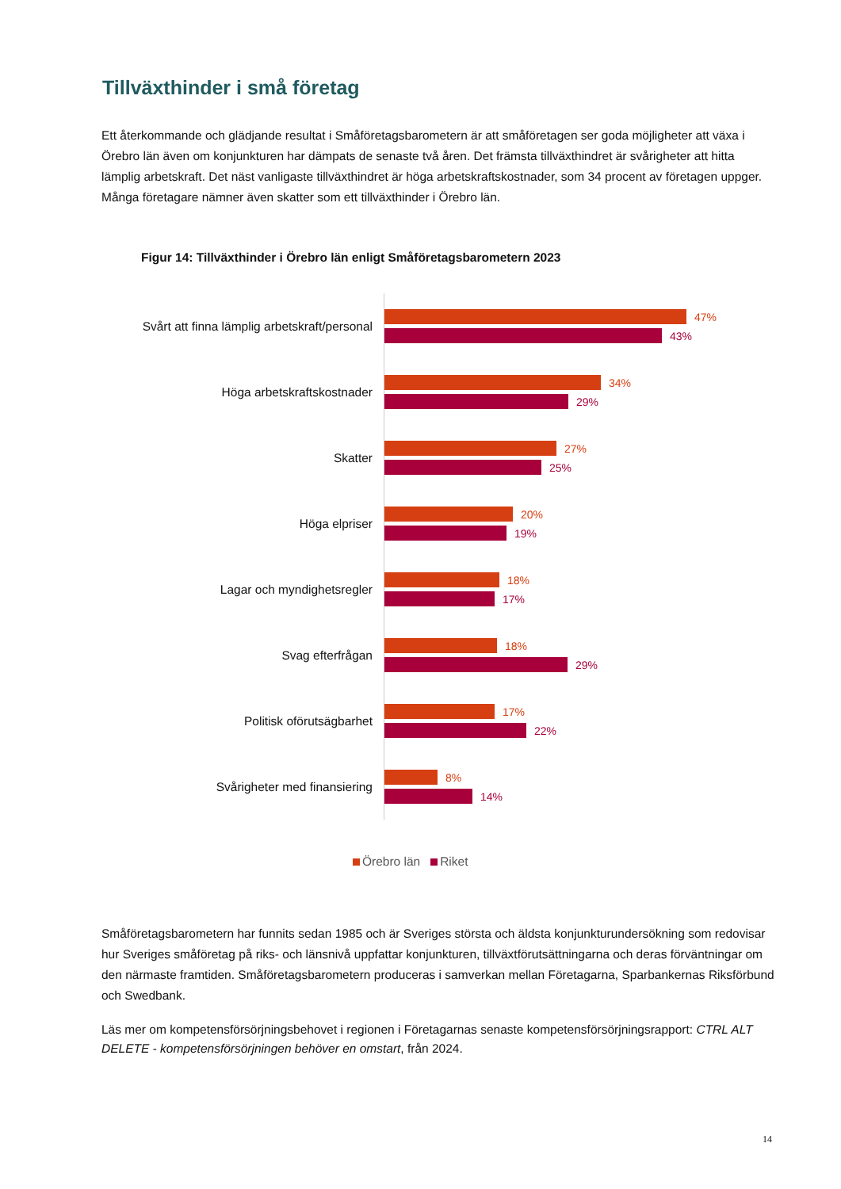Tillväxthinder i små företag
Ett återkommande och glädjande resultat i Småföretagsbarometern är att småföretagen ser goda möjligheter att växa i Örebro län även om konjunkturen har dämpats de senaste två åren. Det främsta tillväxthindret är svårigheter att hitta lämplig arbetskraft. Det näst vanligaste tillväxthindret är höga arbetskraftskostnader, som 34 procent av företagen uppger. Många företagare nämner även skatter som ett tillväxthinder i Örebro län.
Figur 14: Tillväxthinder i Örebro län enligt Småföretagsbarometern 2023
Svårt att finna lämplig arbetskraft/personal
47%
43%
Höga arbetskraftskostnader
34%
29%
Skatter
27%
25%
Höga elpriser
20%
19%
Lagar och myndighetsregler
18%
17%
Svag efterfrågan
18%
29%
Politisk oförutsägbarhet
17%
22%
Svårigheter med finansiering
8%
14%
Örebro län Riket
Småföretagsbarometern har funnits sedan 1985 och är Sveriges största och äldsta konjunkturundersökning som redovisar hur Sveriges småföretag på riks- och länsnivå uppfattar konjunkturen, tillväxtförutsättningarna och deras förväntningar om den närmaste framtiden. Småföretagsbarometern produceras i samverkan mellan Företagarna, Sparbankernas Riksförbund och Swedbank.
Läs mer om kompetensförsörjningsbehovet i regionen i Företagarnas senaste kompetensförsörjningsrapport: CTRL ALT DELETE - kompetensförsörjningen behöver en omstart, från 2024.
14